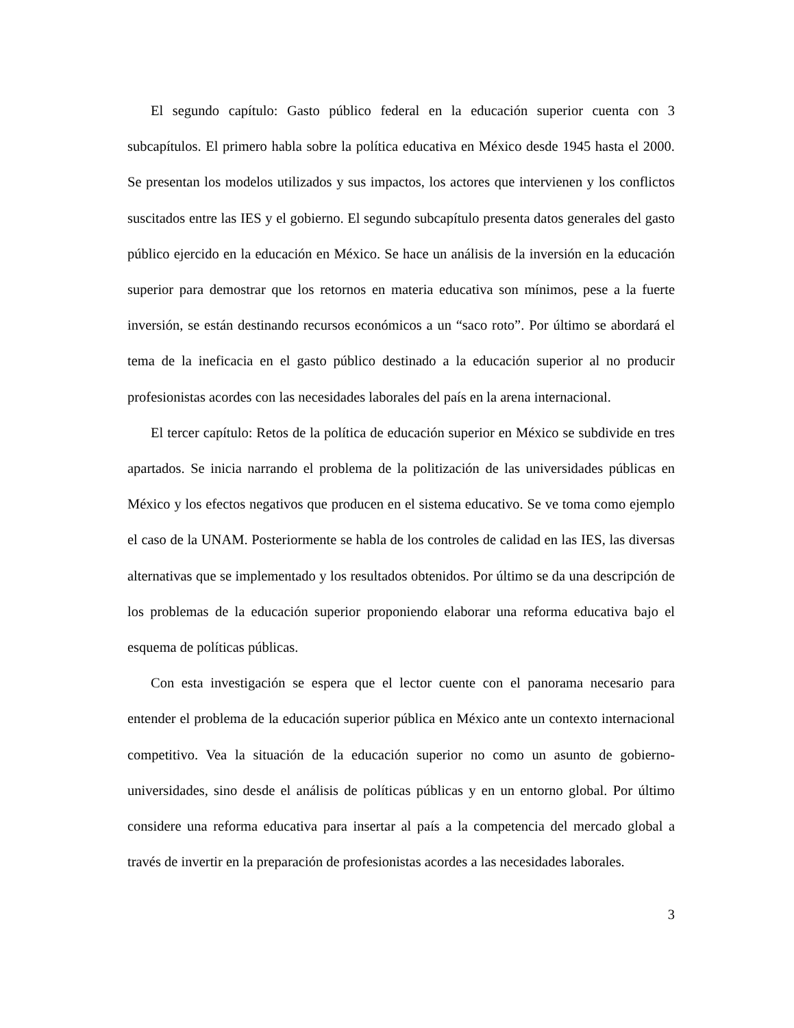El segundo capítulo: Gasto público federal en la educación superior cuenta con 3 subcapítulos. El primero habla sobre la política educativa en México desde 1945 hasta el 2000. Se presentan los modelos utilizados y sus impactos, los actores que intervienen y los conflictos suscitados entre las IES y el gobierno. El segundo subcapítulo presenta datos generales del gasto público ejercido en la educación en México. Se hace un análisis de la inversión en la educación superior para demostrar que los retornos en materia educativa son mínimos, pese a la fuerte inversión, se están destinando recursos económicos a un “saco roto”. Por último se abordará el tema de la ineficacia en el gasto público destinado a la educación superior al no producir profesionistas acordes con las necesidades laborales del país en la arena internacional.
El tercer capítulo: Retos de la política de educación superior en México se subdivide en tres apartados. Se inicia narrando el problema de la politización de las universidades públicas en México y los efectos negativos que producen en el sistema educativo. Se ve toma como ejemplo el caso de la UNAM. Posteriormente se habla de los controles de calidad en las IES, las diversas alternativas que se implementado y los resultados obtenidos. Por último se da una descripción de los problemas de la educación superior proponiendo elaborar una reforma educativa bajo el esquema de políticas públicas.
Con esta investigación se espera que el lector cuente con el panorama necesario para entender el problema de la educación superior pública en México ante un contexto internacional competitivo. Vea la situación de la educación superior no como un asunto de gobierno-universidades, sino desde el análisis de políticas públicas y en un entorno global. Por último considere una reforma educativa para insertar al país a la competencia del mercado global a través de invertir en la preparación de profesionistas acordes a las necesidades laborales.
3